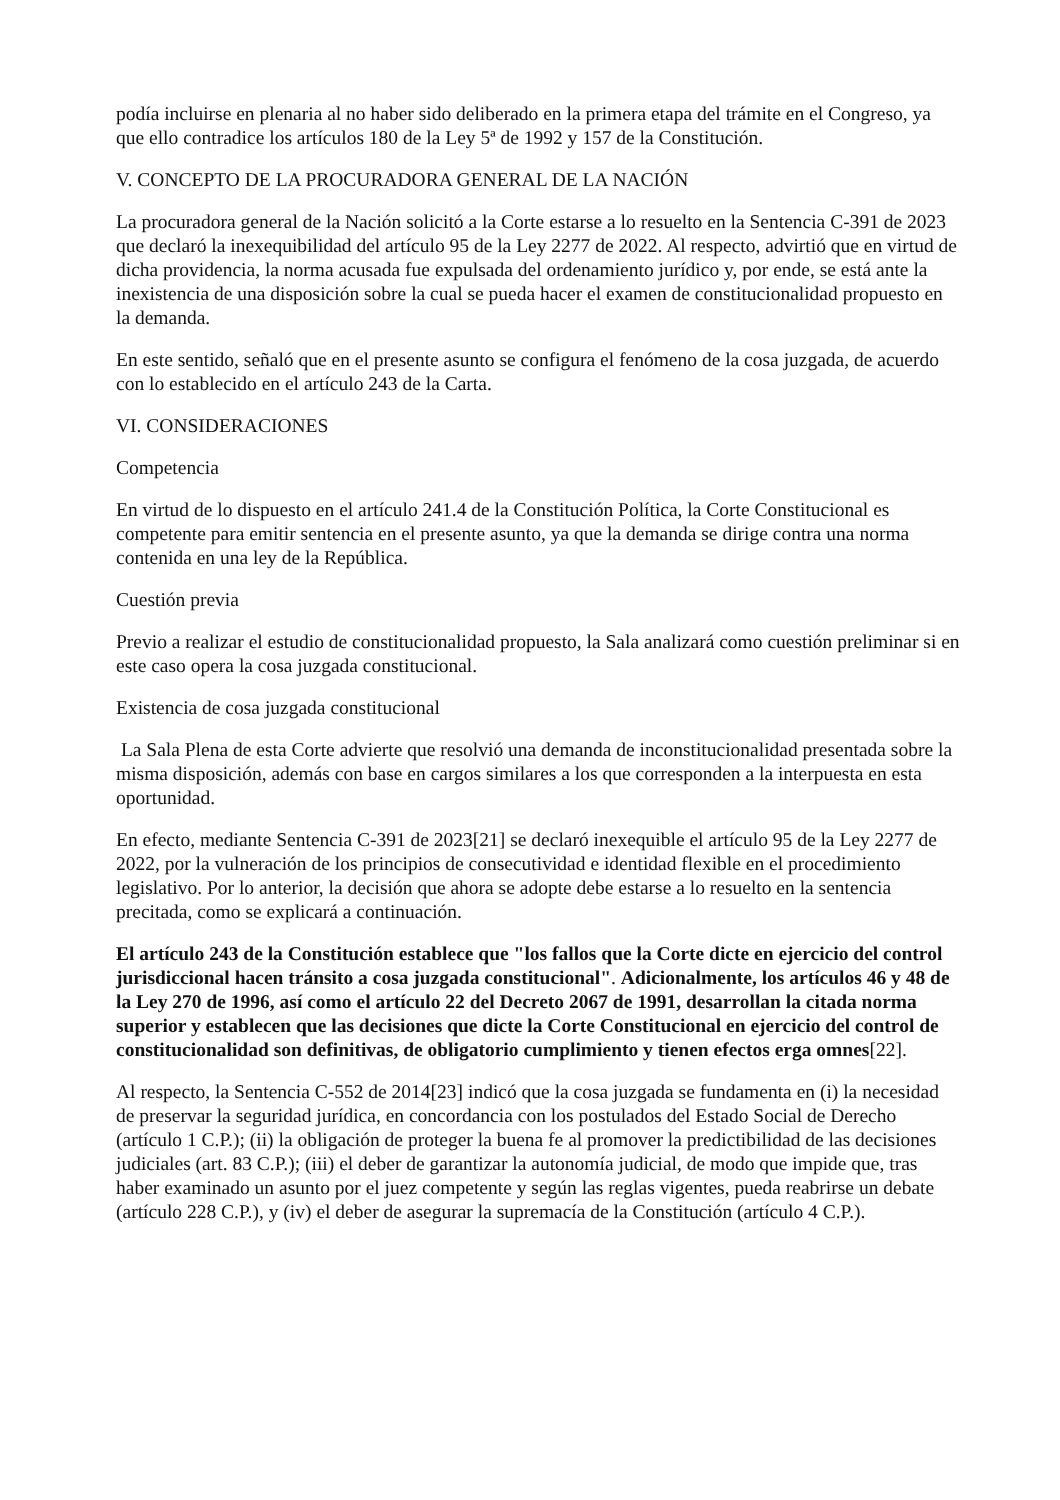podía incluirse en plenaria al no haber sido deliberado en la primera etapa del trámite en el Congreso, ya que ello contradice los artículos 180 de la Ley 5ª de 1992 y 157 de la Constitución.
V. CONCEPTO DE LA PROCURADORA GENERAL DE LA NACIÓN
La procuradora general de la Nación solicitó a la Corte estarse a lo resuelto en la Sentencia C-391 de 2023 que declaró la inexequibilidad del artículo 95 de la Ley 2277 de 2022. Al respecto, advirtió que en virtud de dicha providencia, la norma acusada fue expulsada del ordenamiento jurídico y, por ende, se está ante la inexistencia de una disposición sobre la cual se pueda hacer el examen de constitucionalidad propuesto en la demanda.
En este sentido, señaló que en el presente asunto se configura el fenómeno de la cosa juzgada, de acuerdo con lo establecido en el artículo 243 de la Carta.
VI. CONSIDERACIONES
Competencia
En virtud de lo dispuesto en el artículo 241.4 de la Constitución Política, la Corte Constitucional es competente para emitir sentencia en el presente asunto, ya que la demanda se dirige contra una norma contenida en una ley de la República.
Cuestión previa
Previo a realizar el estudio de constitucionalidad propuesto, la Sala analizará como cuestión preliminar si en este caso opera la cosa juzgada constitucional.
Existencia de cosa juzgada constitucional
La Sala Plena de esta Corte advierte que resolvió una demanda de inconstitucionalidad presentada sobre la misma disposición, además con base en cargos similares a los que corresponden a la interpuesta en esta oportunidad.
En efecto, mediante Sentencia C-391 de 2023[21] se declaró inexequible el artículo 95 de la Ley 2277 de 2022, por la vulneración de los principios de consecutividad e identidad flexible en el procedimiento legislativo. Por lo anterior, la decisión que ahora se adopte debe estarse a lo resuelto en la sentencia precitada, como se explicará a continuación.
El artículo 243 de la Constitución establece que "los fallos que la Corte dicte en ejercicio del control jurisdiccional hacen tránsito a cosa juzgada constitucional". Adicionalmente, los artículos 46 y 48 de la Ley 270 de 1996, así como el artículo 22 del Decreto 2067 de 1991, desarrollan la citada norma superior y establecen que las decisiones que dicte la Corte Constitucional en ejercicio del control de constitucionalidad son definitivas, de obligatorio cumplimiento y tienen efectos erga omnes[22].
Al respecto, la Sentencia C-552 de 2014[23] indicó que la cosa juzgada se fundamenta en (i) la necesidad de preservar la seguridad jurídica, en concordancia con los postulados del Estado Social de Derecho (artículo 1 C.P.); (ii) la obligación de proteger la buena fe al promover la predictibilidad de las decisiones judiciales (art. 83 C.P.); (iii) el deber de garantizar la autonomía judicial, de modo que impide que, tras haber examinado un asunto por el juez competente y según las reglas vigentes, pueda reabrirse un debate (artículo 228 C.P.), y (iv) el deber de asegurar la supremacía de la Constitución (artículo 4 C.P.).